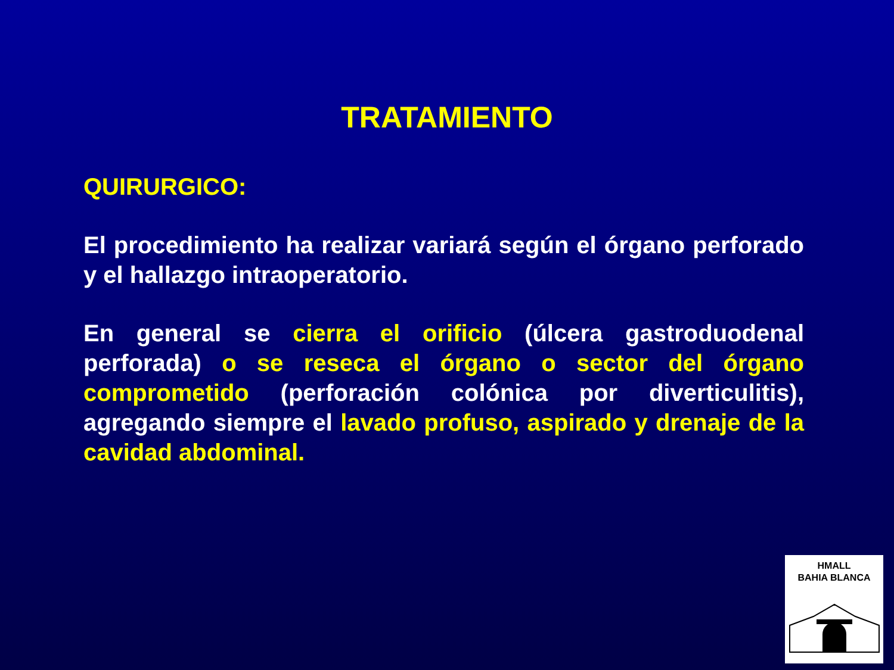TRATAMIENTO
QUIRURGICO:
El procedimiento ha realizar variará según el órgano perforado y el hallazgo intraoperatorio.
En general se cierra el orificio (úlcera gastroduodenal perforada) o se reseca el órgano o sector del órgano comprometido (perforación colónica por diverticulitis), agregando siempre el lavado profuso, aspirado y drenaje de la cavidad abdominal.
HMALL
BAHIA BLANCA